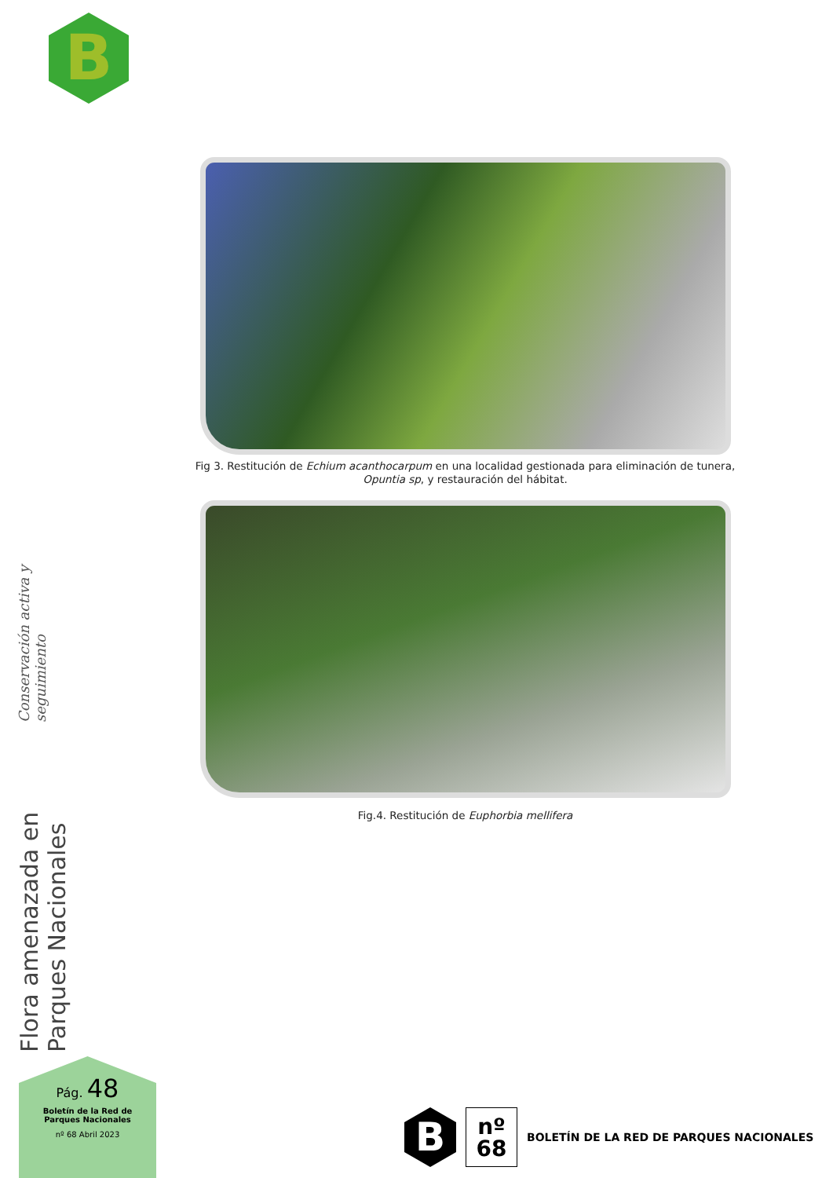B
Fig 3. Restitución de Echium acanthocarpum en una localidad gestionada para eliminación de tunera, Opuntia sp, y restauración del hábitat.
Fig.4. Restitución de Euphorbia mellifera
Flora amenazada en Parques Nacionales
Conservación activa y seguimiento
Pág. 48
Boletín de la Red de
Parques Nacionales
nº 68 Abril 2023
B
nº
68
BOLETÍN DE LA RED DE PARQUES NACIONALES